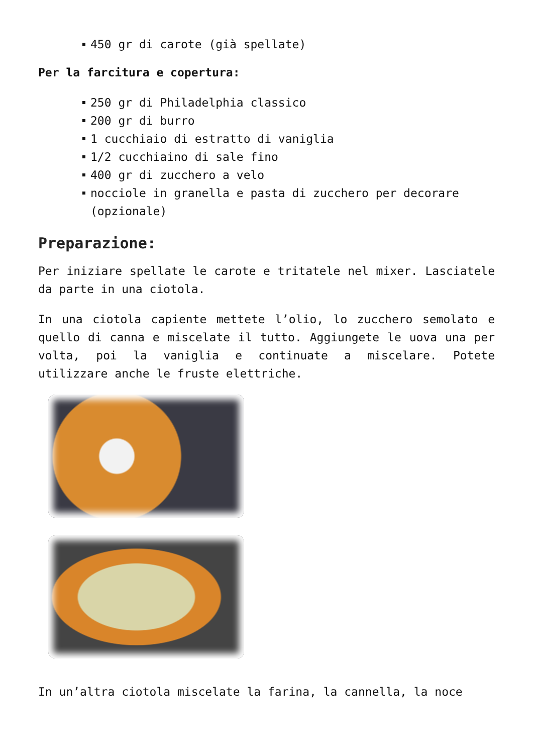450 gr di carote (già spellate)
Per la farcitura e copertura:
250 gr di Philadelphia classico
200 gr di burro
1 cucchiaio di estratto di vaniglia
1/2 cucchiaino di sale fino
400 gr di zucchero a velo
nocciole in granella e pasta di zucchero per decorare (opzionale)
Preparazione:
Per iniziare spellate le carote e tritatele nel mixer. Lasciatele da parte in una ciotola.
In una ciotola capiente mettete l’olio, lo zucchero semolato e quello di canna e miscelate il tutto. Aggiungete le uova una per volta, poi la vaniglia e continuate a miscelare. Potete utilizzare anche le fruste elettriche.
In un’altra ciotola miscelate la farina, la cannella, la noce